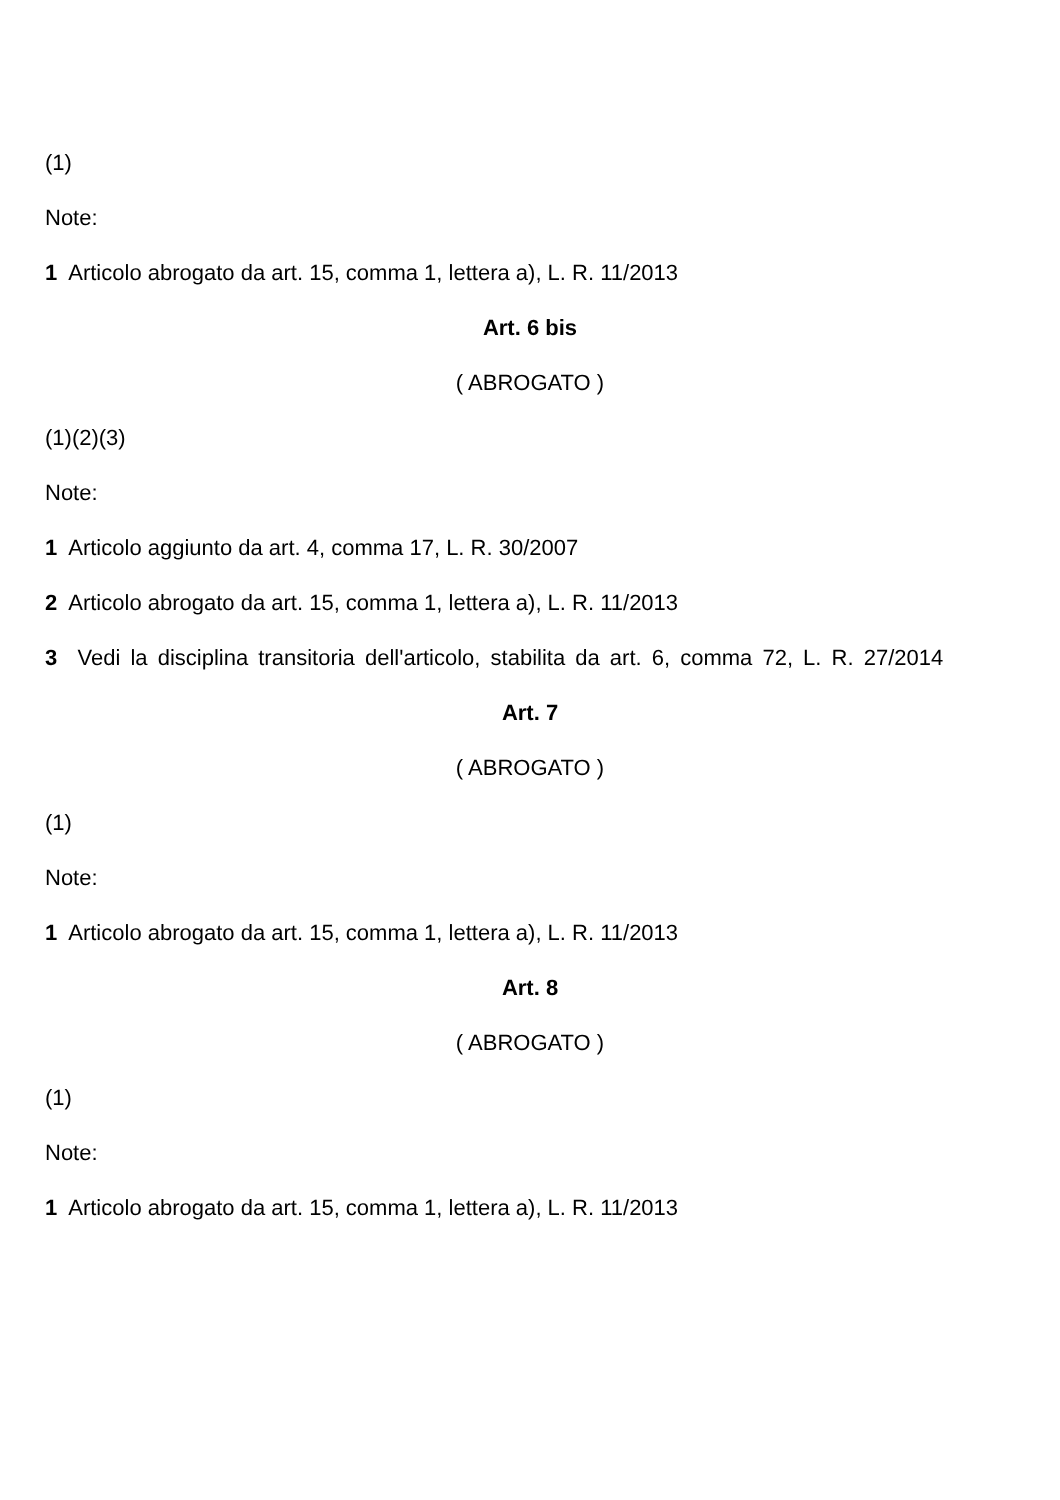(1)
Note:
1 Articolo abrogato da art. 15, comma 1, lettera a), L. R. 11/2013
Art. 6 bis
( ABROGATO )
(1)(2)(3)
Note:
1 Articolo aggiunto da art. 4, comma 17, L. R. 30/2007
2 Articolo abrogato da art. 15, comma 1, lettera a), L. R. 11/2013
3 Vedi la disciplina transitoria dell'articolo, stabilita da art. 6, comma 72, L. R. 27/2014
Art. 7
( ABROGATO )
(1)
Note:
1 Articolo abrogato da art. 15, comma 1, lettera a), L. R. 11/2013
Art. 8
( ABROGATO )
(1)
Note:
1 Articolo abrogato da art. 15, comma 1, lettera a), L. R. 11/2013